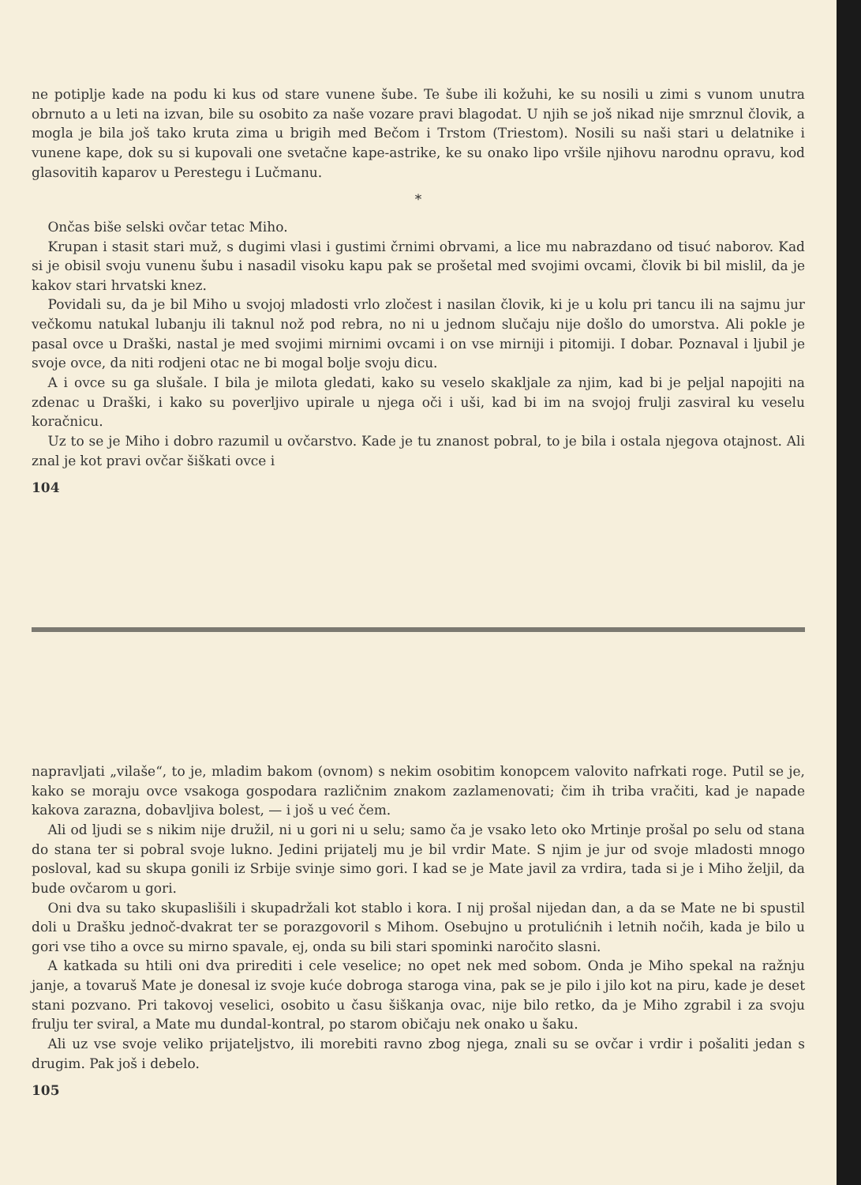ne potiplje kade na podu ki kus od stare vunene šube. Te šube ili kožuhi, ke su nosili u zimi s vunom unutra obrnuto a u leti na izvan, bile su osobito za naše vozare pravi blagodat. U njih se još nikad nije smrznul človik, a mogla je bila još tako kruta zima u brigih med Bečom i Trstom (Triestom). Nosili su naši stari u delatnike i vunene kape, dok su si kupovali one svetačne kape-astrike, ke su onako lipo vršile njihovu narodnu opravu, kod glasovitih kaparov u Perestegu i Lučmanu.
*
Ončas biše selski ovčar tetac Miho.
Krupan i stasit stari muž, s dugimi vlasi i gustimi črnimi obrvami, a lice mu nabrazdano od tisuć naborov. Kad si je obisil svoju vunenu šubu i nasadil visoku kapu pak se prošetal med svojimi ovcami, človik bi bil mislil, da je kakov stari hrvatski knez.
Povidali su, da je bil Miho u svojoj mladosti vrlo zločest i nasilan človik, ki je u kolu pri tancu ili na sajmu jur večkomu natukal lubanju ili taknul nož pod rebra, no ni u jednom slučaju nije došlo do umorstva. Ali pokle je pasal ovce u Draški, nastal je med svojimi mirnimi ovcami i on vse mirniji i pitomiji. I dobar. Poznaval i ljubil je svoje ovce, da niti rodjeni otac ne bi mogal bolje svoju dicu.
A i ovce su ga slušale. I bila je milota gledati, kako su veselo skakljale za njim, kad bi je peljal napojiti na zdenac u Draški, i kako su poverljivo upirale u njega oči i uši, kad bi im na svojoj frulji zasviral ku veselu koračnicu.
Uz to se je Miho i dobro razumil u ovčarstvo. Kade je tu znanost pobral, to je bila i ostala njegova otajnost. Ali znal je kot pravi ovčar šiškati ovce i
104
napravljati „vilaše“, to je, mladim bakom (ovnom) s nekim osobitim konopcem valovito nafrkati roge. Putil se je, kako se moraju ovce vsakoga gospodara različnim znakom zazlamenovati; čim ih triba vračiti, kad je napade kakova zarazna, dobavljiva bolest, — i još u već čem.
Ali od ljudi se s nikim nije družil, ni u gori ni u selu; samo ča je vsako leto oko Mrtinje prošal po selu od stana do stana ter si pobral svoje lukno. Jedini prijatelj mu je bil vrdir Mate. S njim je jur od svoje mladosti mnogo posloval, kad su skupa gonili iz Srbije svinje simo gori. I kad se je Mate javil za vrdira, tada si je i Miho željil, da bude ovčarom u gori.
Oni dva su tako skupaslišili i skupadržali kot stablo i kora. I nij prošal nijedan dan, a da se Mate ne bi spustil doli u Drašku jednoč-dvakrat ter se porazgovoril s Mihom. Osebujno u protulićnih i letnih nočih, kada je bilo u gori vse tiho a ovce su mirno spavale, ej, onda su bili stari spominki naročito slasni.
A katkada su htili oni dva prirediti i cele veselice; no opet nek med sobom. Onda je Miho spekal na ražnju janje, a tovaruš Mate je donesal iz svoje kuće dobroga staroga vina, pak se je pilo i jilo kot na piru, kade je deset stani pozvano. Pri takovoj veselici, osobito u času šiškanja ovac, nije bilo retko, da je Miho zgrabil i za svoju frulju ter sviral, a Mate mu dundal-kontral, po starom običaju nek onako u šaku.
Ali uz vse svoje veliko prijateljstvo, ili morebiti ravno zbog njega, znali su se ovčar i vrdir i pošaliti jedan s drugim. Pak još i debelo.
105